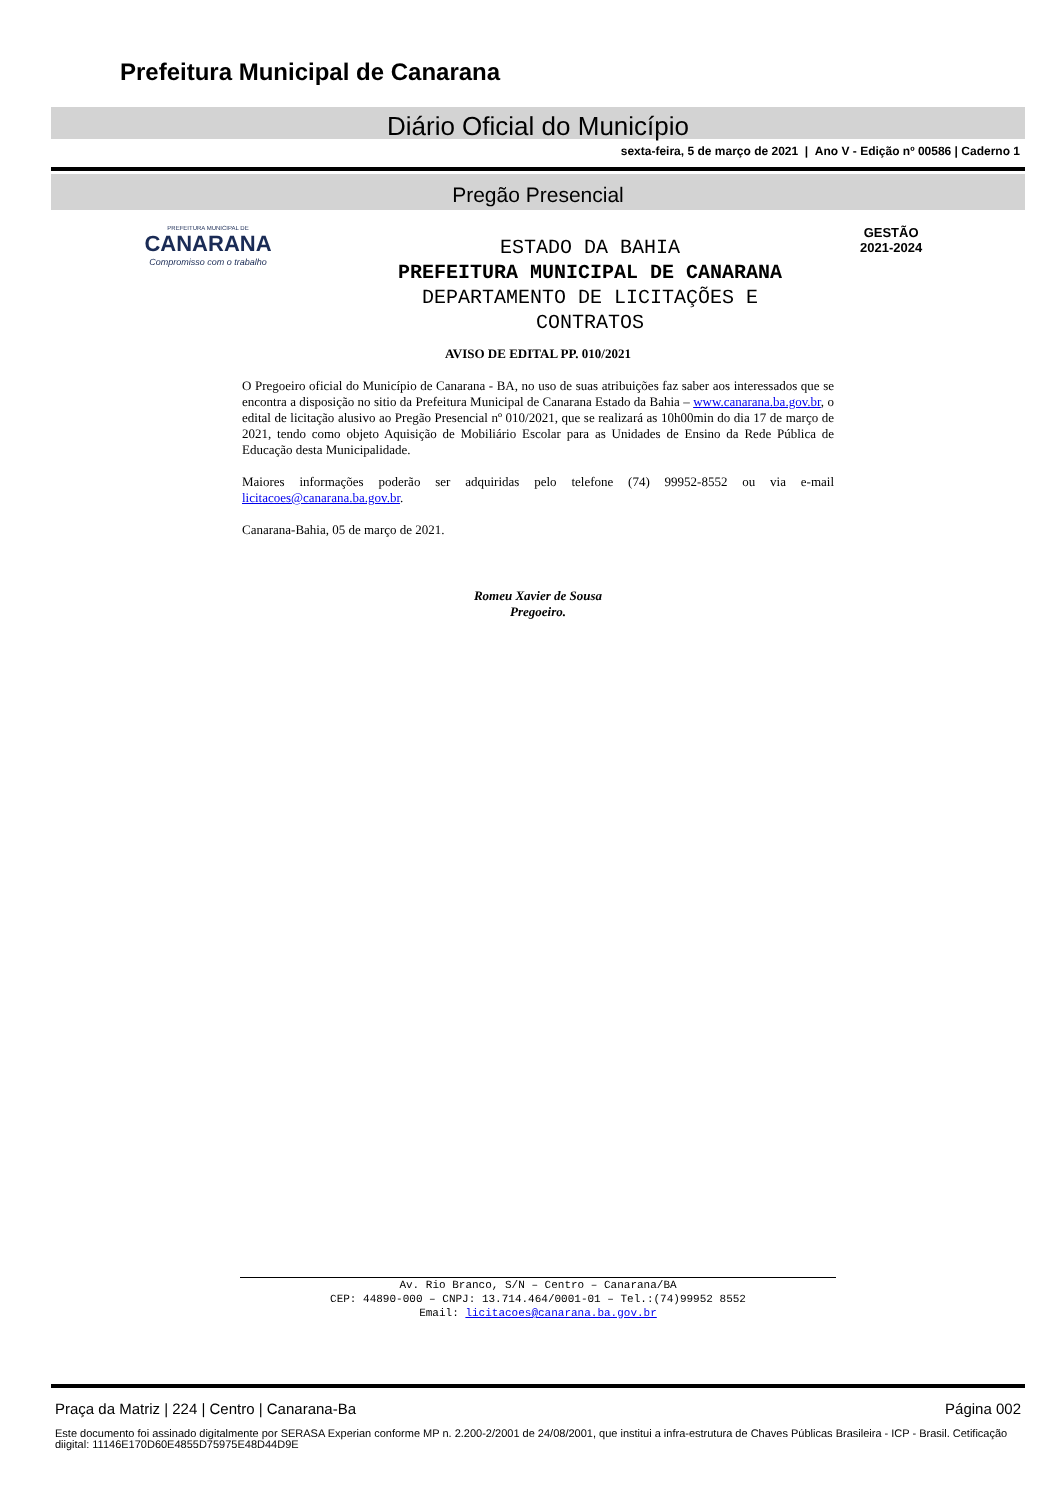Prefeitura Municipal de Canarana
Diário Oficial do Município
sexta-feira, 5 de março de 2021 | Ano V - Edição nº 00586 | Caderno 1
Pregão Presencial
PREFEITURA MUNICIPAL DE
CANARANA
Compromisso com o trabalho
ESTADO DA BAHIA
PREFEITURA MUNICIPAL DE CANARANA
DEPARTAMENTO DE LICITAÇÕES E CONTRATOS
GESTÃO
2021-2024
AVISO DE EDITAL PP. 010/2021
O Pregoeiro oficial do Município de Canarana - BA, no uso de suas atribuições faz saber aos interessados que se encontra a disposição no sitio da Prefeitura Municipal de Canarana Estado da Bahia – www.canarana.ba.gov.br, o edital de licitação alusivo ao Pregão Presencial nº 010/2021, que se realizará as 10h00min do dia 17 de março de 2021, tendo como objeto Aquisição de Mobiliário Escolar para as Unidades de Ensino da Rede Pública de Educação desta Municipalidade.
Maiores informações poderão ser adquiridas pelo telefone (74) 99952-8552 ou via e-mail licitacoes@canarana.ba.gov.br.
Canarana-Bahia, 05 de março de 2021.
Romeu Xavier de Sousa
Pregoeiro.
Av. Rio Branco, S/N – Centro – Canarana/BA
CEP: 44890-000 – CNPJ: 13.714.464/0001-01 – Tel.:(74)99952 8552
Email: licitacoes@canarana.ba.gov.br
Praça da Matriz | 224 | Centro | Canarana-Ba Página 002
Este documento foi assinado digitalmente por SERASA Experian conforme MP n. 2.200-2/2001 de 24/08/2001, que institui a infra-estrutura de Chaves Públicas Brasileira - ICP - Brasil. Cetificação diigital: 11146E170D60E4855D75975E48D44D9E